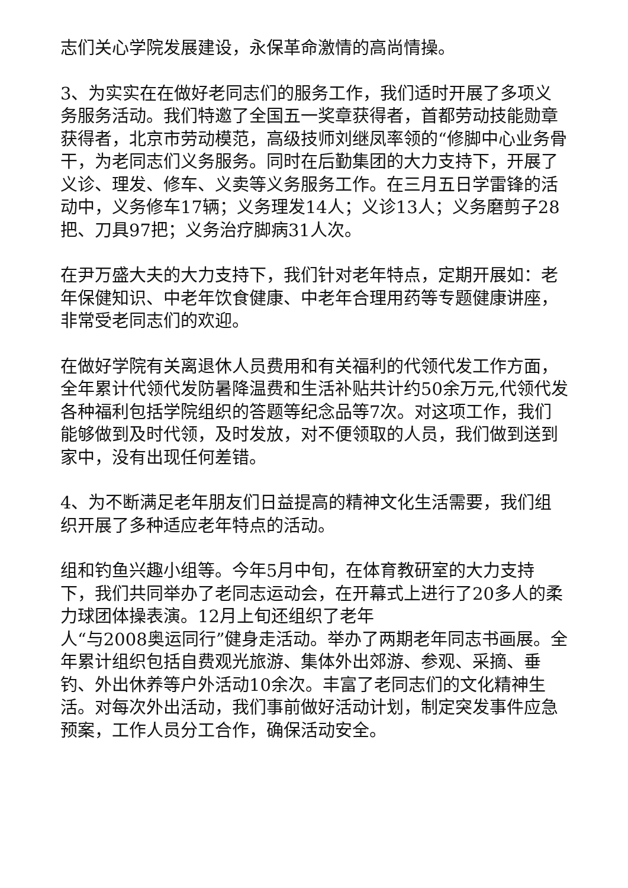志们关心学院发展建设，永保革命激情的高尚情操。
3、为实实在在做好老同志们的服务工作，我们适时开展了多项义务服务活动。我们特邀了全国五一奖章获得者，首都劳动技能勋章获得者，北京市劳动模范，高级技师刘继凤率领的“修脚中心业务骨干，为老同志们义务服务。同时在后勤集团的大力支持下，开展了义诊、理发、修车、义卖等义务服务工作。在三月五日学雷锋的活动中，义务修车17辆；义务理发14人；义诊13人；义务磨剪子28把、刀具97把；义务治疗脚病31人次。
在尹万盛大夫的大力支持下，我们针对老年特点，定期开展如：老年保健知识、中老年饮食健康、中老年合理用药等专题健康讲座，非常受老同志们的欢迎。
在做好学院有关离退休人员费用和有关福利的代领代发工作方面，全年累计代领代发防暑降温费和生活补贴共计约50余万元,代领代发各种福利包括学院组织的答题等纪念品等7次。对这项工作，我们能够做到及时代领，及时发放，对不便领取的人员，我们做到送到家中，没有出现任何差错。
4、为不断满足老年朋友们日益提高的精神文化生活需要，我们组织开展了多种适应老年特点的活动。
组和钓鱼兴趣小组等。今年5月中旬，在体育教研室的大力支持下，我们共同举办了老同志运动会，在开幕式上进行了20多人的柔力球团体操表演。12月上旬还组织了老年
人“与2008奥运同行”健身走活动。举办了两期老年同志书画展。全年累计组织包括自费观光旅游、集体外出郊游、参观、采摘、垂钓、外出休养等户外活动10余次。丰富了老同志们的文化精神生活。对每次外出活动，我们事前做好活动计划，制定突发事件应急预案，工作人员分工合作，确保活动安全。